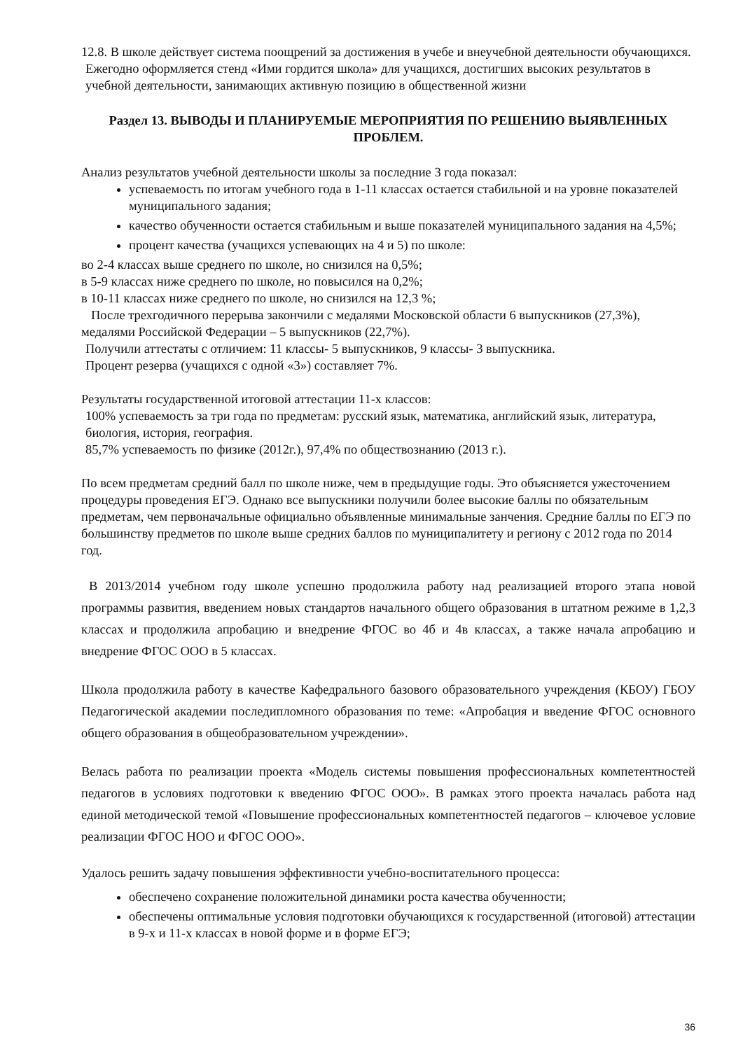12.8. В школе действует система поощрений за достижения в учебе и внеучебной деятельности обучающихся.
Ежегодно оформляется стенд «Ими гордится школа» для учащихся, достигших высоких результатов в учебной деятельности, занимающих активную позицию в общественной жизни
Раздел 13. ВЫВОДЫ И ПЛАНИРУЕМЫЕ МЕРОПРИЯТИЯ ПО РЕШЕНИЮ ВЫЯВЛЕННЫХ ПРОБЛЕМ.
Анализ результатов учебной деятельности школы за последние 3 года показал:
успеваемость по итогам учебного года в 1-11 классах остается стабильной и на уровне показателей муниципального задания;
качество обученности остается стабильным и выше показателей муниципального задания на 4,5%;
процент качества (учащихся успевающих на 4 и 5) по школе:
во 2-4 классах выше среднего по школе, но снизился на 0,5%;
в 5-9 классах ниже среднего по школе, но повысился на 0,2%;
в 10-11 классах ниже среднего по школе, но снизился на 12,3 %;
После трехгодичного перерыва закончили с медалями Московской области 6 выпускников (27,3%), медалями Российской Федерации – 5 выпускников (22,7%).
Получили аттестаты с отличием: 11 классы- 5 выпускников, 9 классы- 3 выпускника.
Процент резерва (учащихся с одной «3») составляет 7%.
Результаты государственной итоговой аттестации 11-х классов:
100% успеваемость за три года по предметам: русский язык, математика, английский язык, литература, биология, история, география.
85,7% успеваемость по физике (2012г.), 97,4% по обществознанию (2013 г.).
По всем предметам средний балл по школе ниже, чем в предыдущие годы. Это объясняется ужесточением процедуры проведения ЕГЭ. Однако все выпускники получили более высокие баллы по обязательным предметам, чем первоначальные официально объявленные минимальные занчения. Средние баллы по ЕГЭ по большинству предметов по школе выше средних баллов по муниципалитету и региону с 2012 года по 2014 год.
В 2013/2014 учебном году школе успешно продолжила работу над реализацией второго этапа новой программы развития, введением новых стандартов начального общего образования в штатном режиме в 1,2,3 классах и продолжила апробацию и внедрение ФГОС во 4б и 4в классах, а также начала апробацию и внедрение ФГОС ООО в 5 классах.
Школа продолжила работу в качестве Кафедрального базового образовательного учреждения (КБОУ) ГБОУ Педагогической академии последипломного образования по теме: «Апробация и введение ФГОС основного общего образования в общеобразовательном учреждении».
Велась работа по реализации проекта «Модель системы повышения профессиональных компетентностей педагогов в условиях подготовки к введению ФГОС ООО». В рамках этого проекта началась работа над единой методической темой «Повышение профессиональных компетентностей педагогов – ключевое условие реализации ФГОС НОО и ФГОС ООО».
Удалось решить задачу повышения эффективности учебно-воспитательного процесса:
обеспечено сохранение положительной динамики роста качества обученности;
обеспечены оптимальные условия подготовки обучающихся к государственной (итоговой) аттестации в 9-х и 11-х классах в новой форме и в форме ЕГЭ;
36